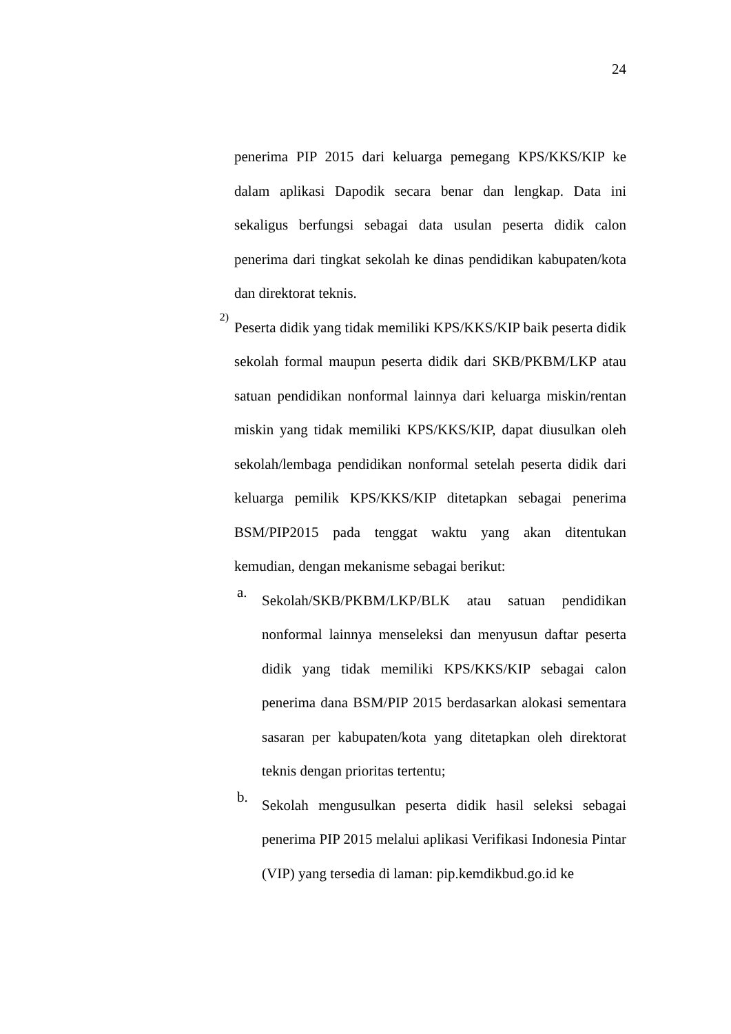24
penerima PIP 2015 dari keluarga pemegang KPS/KKS/KIP ke dalam aplikasi Dapodik secara benar dan lengkap. Data ini sekaligus berfungsi sebagai data usulan peserta didik calon penerima dari tingkat sekolah ke dinas pendidikan kabupaten/kota dan direktorat teknis.
2)
Peserta didik yang tidak memiliki KPS/KKS/KIP baik peserta didik sekolah formal maupun peserta didik dari SKB/PKBM/LKP atau satuan pendidikan nonformal lainnya dari keluarga miskin/rentan miskin yang tidak memiliki KPS/KKS/KIP, dapat diusulkan oleh sekolah/lembaga pendidikan nonformal setelah peserta didik dari keluarga pemilik KPS/KKS/KIP ditetapkan sebagai penerima BSM/PIP2015 pada tenggat waktu yang akan ditentukan kemudian, dengan mekanisme sebagai berikut:
a.
Sekolah/SKB/PKBM/LKP/BLK atau satuan pendidikan nonformal lainnya menseleksi dan menyusun daftar peserta didik yang tidak memiliki KPS/KKS/KIP sebagai calon penerima dana BSM/PIP 2015 berdasarkan alokasi sementara sasaran per kabupaten/kota yang ditetapkan oleh direktorat teknis dengan prioritas tertentu;
b.
Sekolah mengusulkan peserta didik hasil seleksi sebagai penerima PIP 2015 melalui aplikasi Verifikasi Indonesia Pintar (VIP) yang tersedia di laman: pip.kemdikbud.go.id ke